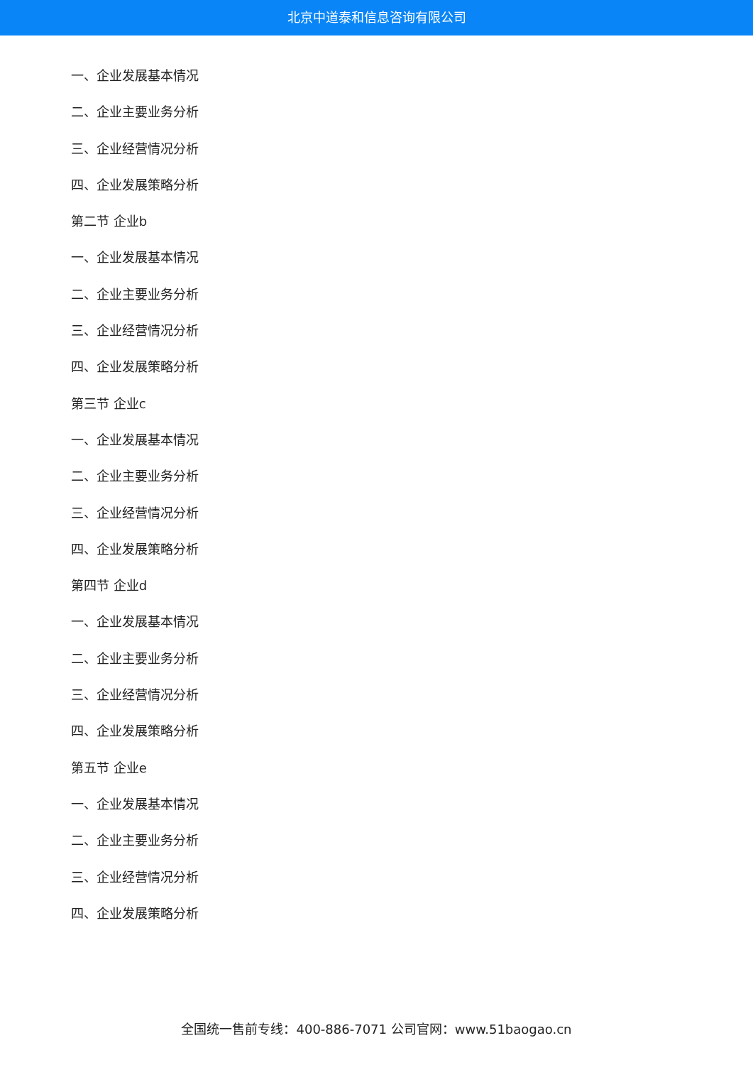北京中道泰和信息咨询有限公司
一、企业发展基本情况
二、企业主要业务分析
三、企业经营情况分析
四、企业发展策略分析
第二节 企业b
一、企业发展基本情况
二、企业主要业务分析
三、企业经营情况分析
四、企业发展策略分析
第三节 企业c
一、企业发展基本情况
二、企业主要业务分析
三、企业经营情况分析
四、企业发展策略分析
第四节 企业d
一、企业发展基本情况
二、企业主要业务分析
三、企业经营情况分析
四、企业发展策略分析
第五节 企业e
一、企业发展基本情况
二、企业主要业务分析
三、企业经营情况分析
四、企业发展策略分析
全国统一售前专线：400-886-7071 公司官网：www.51baogao.cn